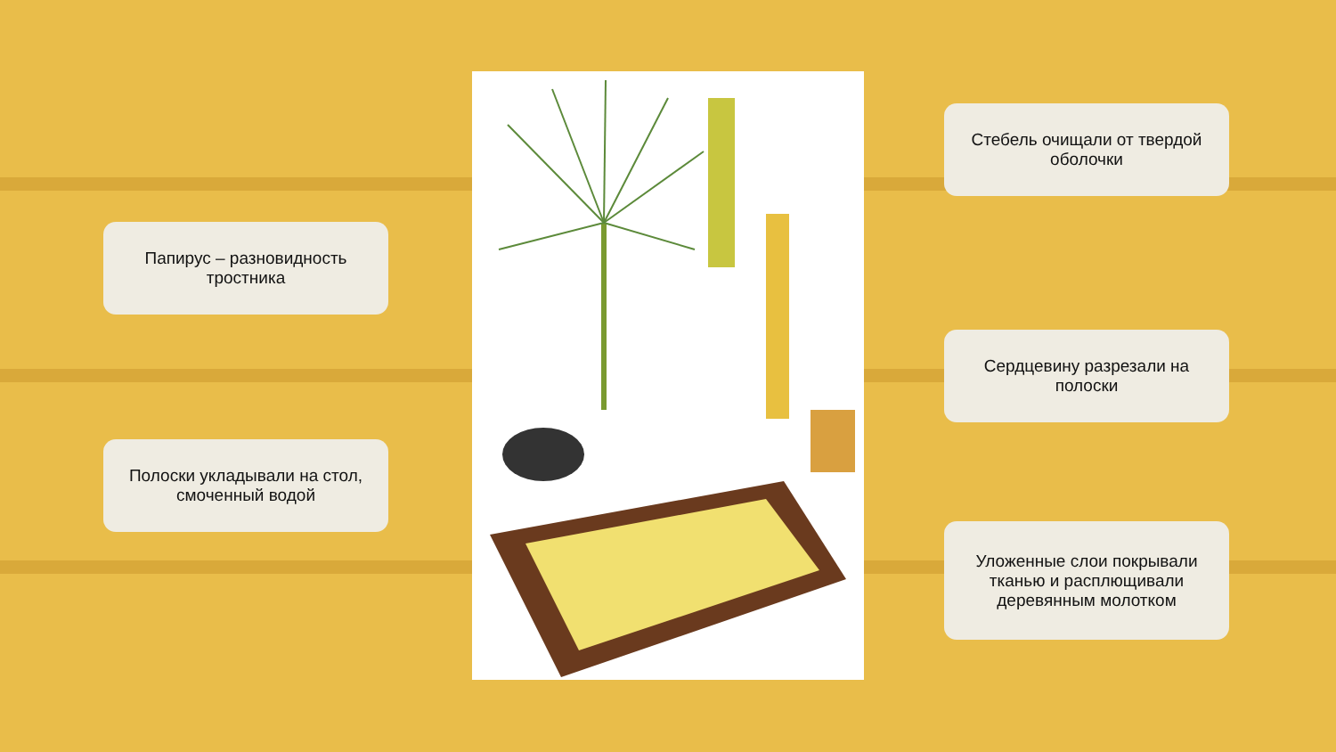Папирус – разновидность тростника
Полоски укладывали на стол, смоченный водой
Стебель очищали от твердой оболочки
Сердцевину разрезали на полоски
Уложенные слои покрывали тканью и расплющивали деревянным молотком